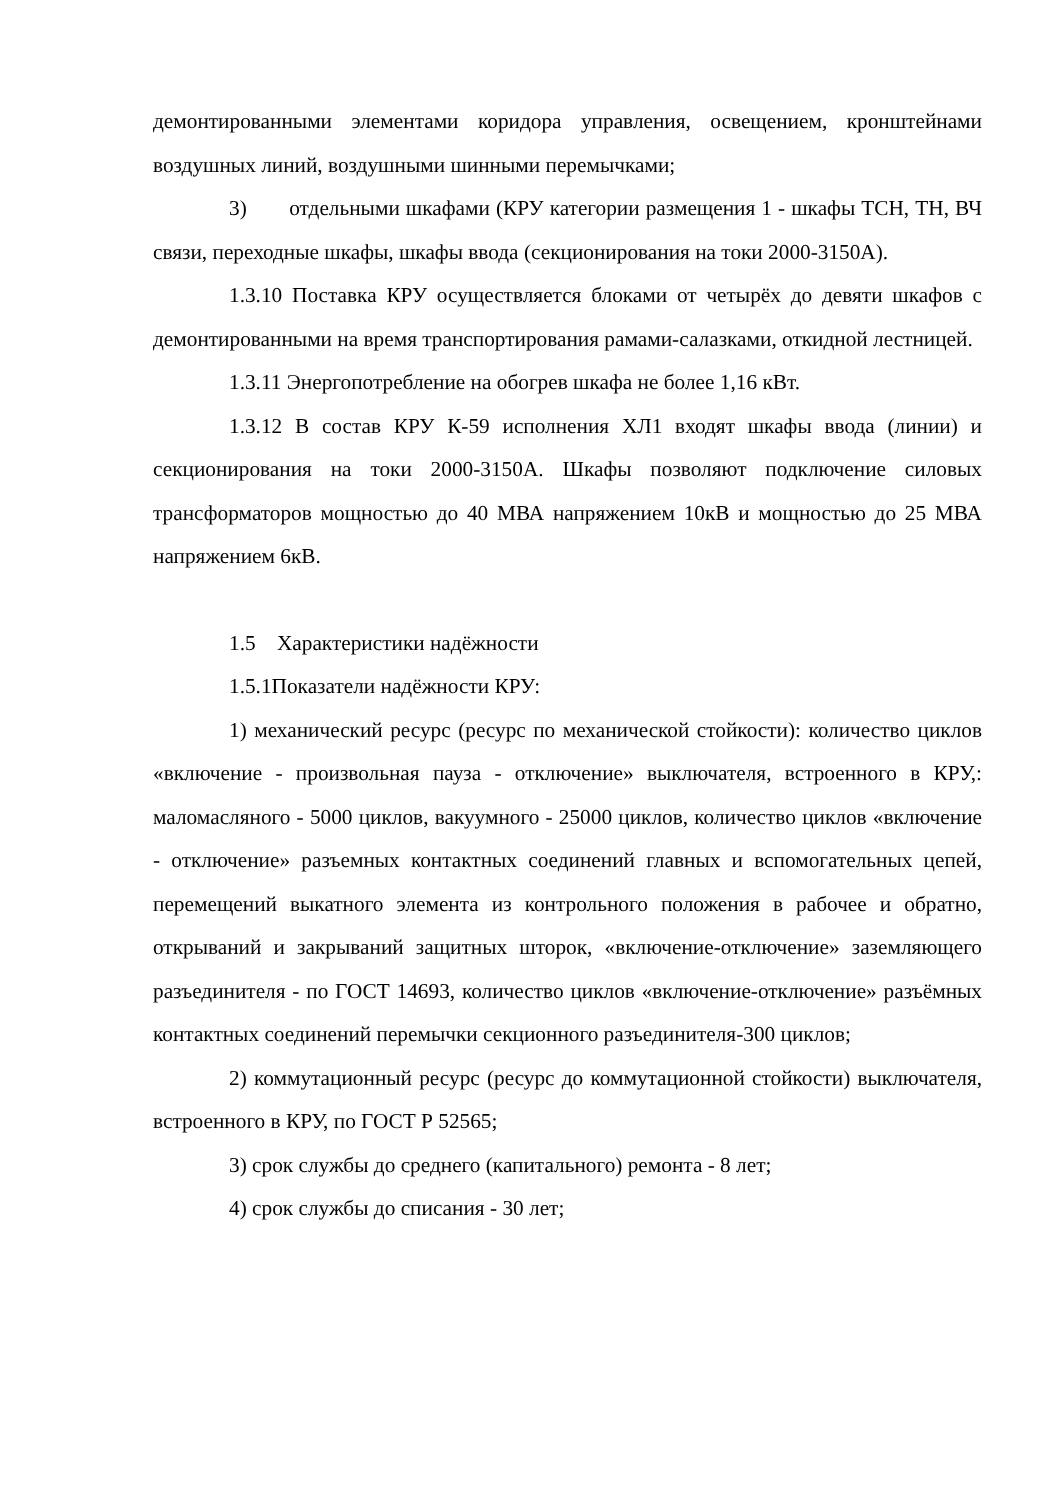демонтированными элементами коридора управления, освещением, кронштейнами воздушных линий, воздушными шинными перемычками;
3) отдельными шкафами (КРУ категории размещения 1 - шкафы ТСН, ТН, ВЧ связи, переходные шкафы, шкафы ввода (секционирования на токи 2000-3150А).
1.3.10 Поставка КРУ осуществляется блоками от четырёх до девяти шкафов с демонтированными на время транспортирования рамами-салазками, откидной лестницей.
1.3.11 Энергопотребление на обогрев шкафа не более 1,16 кВт.
1.3.12 В состав КРУ К-59 исполнения ХЛ1 входят шкафы ввода (линии) и секционирования на токи 2000-3150А. Шкафы позволяют подключение силовых трансформаторов мощностью до 40 МВА напряжением 10кВ и мощностью до 25 МВА напряжением 6кВ.
1.5 Характеристики надёжности
1.5.1Показатели надёжности КРУ:
1) механический ресурс (ресурс по механической стойкости): количество циклов «включение - произвольная пауза - отключение» выключателя, встроенного в КРУ,: маломасляного - 5000 циклов, вакуумного - 25000 циклов, количество циклов «включение - отключение» разъемных контактных соединений главных и вспомогательных цепей, перемещений выкатного элемента из контрольного положения в рабочее и обратно, открываний и закрываний защитных шторок, «включение-отключение» заземляющего разъединителя - по ГОСТ 14693, количество циклов «включение-отключение» разъёмных контактных соединений перемычки секционного разъединителя-300 циклов;
2) коммутационный ресурс (ресурс до коммутационной стойкости) выключателя, встроенного в КРУ, по ГОСТ Р 52565;
3) срок службы до среднего (капитального) ремонта - 8 лет;
4) срок службы до списания - 30 лет;